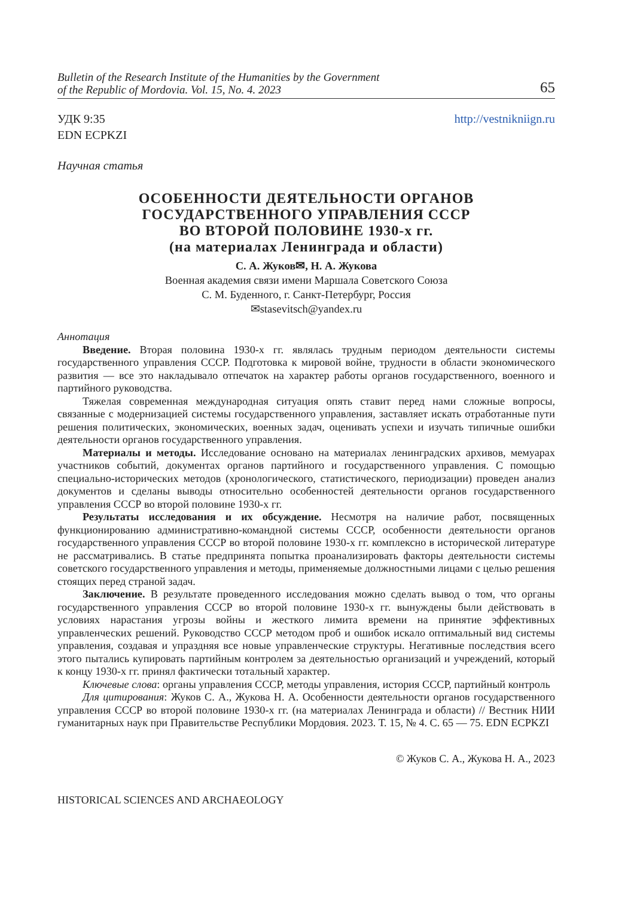Bulletin of the Research Institute of the Humanities by the Government
of the Republic of Mordovia. Vol. 15, No. 4. 2023 65
УДК 9:35
EDN ECPKZI
http://vestnikniign.ru
Научная статья
ОСОБЕННОСТИ ДЕЯТЕЛЬНОСТИ ОРГАНОВ
ГОСУДАРСТВЕННОГО УПРАВЛЕНИЯ СССР
ВО ВТОРОЙ ПОЛОВИНЕ 1930-х гг.
(на материалах Ленинграда и области)
С. А. Жуков✉, Н. А. Жукова
Военная академия связи имени Маршала Советского Союза
С. М. Буденного, г. Санкт-Петербург, Россия
✉stasevitsch@yandex.ru
Аннотация
Введение. Вторая половина 1930-х гг. являлась трудным периодом деятельности системы государственного управления СССР. Подготовка к мировой войне, трудности в области экономического развития — все это накладывало отпечаток на характер работы органов государственного, военного и партийного руководства.
Тяжелая современная международная ситуация опять ставит перед нами сложные вопросы, связанные с модернизацией системы государственного управления, заставляет искать отработанные пути решения политических, экономических, военных задач, оценивать успехи и изучать типичные ошибки деятельности органов государственного управления.
Материалы и методы. Исследование основано на материалах ленинградских архивов, мемуарах участников событий, документах органов партийного и государственного управления. С помощью специально-исторических методов (хронологического, статистического, периодизации) проведен анализ документов и сделаны выводы относительно особенностей деятельности органов государственного управления СССР во второй половине 1930-х гг.
Результаты исследования и их обсуждение. Несмотря на наличие работ, посвященных функционированию административно-командной системы СССР, особенности деятельности органов государственного управления СССР во второй половине 1930-х гг. комплексно в исторической литературе не рассматривались. В статье предпринята попытка проанализировать факторы деятельности системы советского государственного управления и методы, применяемые должностными лицами с целью решения стоящих перед страной задач.
Заключение. В результате проведенного исследования можно сделать вывод о том, что органы государственного управления СССР во второй половине 1930-х гг. вынуждены были действовать в условиях нарастания угрозы войны и жесткого лимита времени на принятие эффективных управленческих решений. Руководство СССР методом проб и ошибок искало оптимальный вид системы управления, создавая и упраздняя все новые управленческие структуры. Негативные последствия всего этого пытались купировать партийным контролем за деятельностью организаций и учреждений, который к концу 1930-х гг. принял фактически тотальный характер.
Ключевые слова: органы управления СССР, методы управления, история СССР, партийный контроль
Для цитирования: Жуков С. А., Жукова Н. А. Особенности деятельности органов государственного управления СССР во второй половине 1930-х гг. (на материалах Ленинграда и области) // Вестник НИИ гуманитарных наук при Правительстве Республики Мордовия. 2023. Т. 15, № 4. С. 65 — 75. EDN ECPKZI
© Жуков С. А., Жукова Н. А., 2023
HISTORICAL SCIENCES AND ARCHAEOLOGY